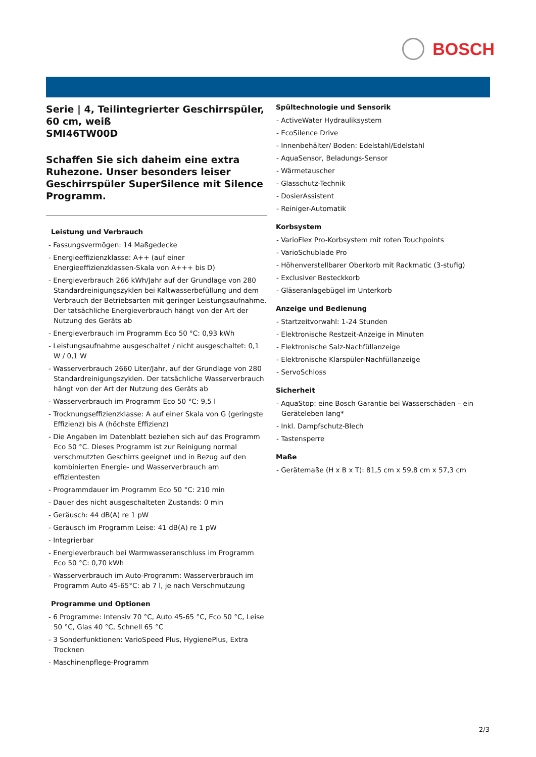BOSCH
Serie | 4, Teilintegrierter Geschirrspüler, 60 cm, weiß
SMI46TW00D
Schaffen Sie sich daheim eine extra Ruhezone. Unser besonders leiser Geschirrspüler SuperSilence mit Silence Programm.
Leistung und Verbrauch
- Fassungsvermögen: 14 Maßgedecke
- Energieeffizienzklasse: A++ (auf einer Energieeffizienzklassen-Skala von A+++ bis D)
- Energieverbrauch 266 kWh/Jahr auf der Grundlage von 280 Standardreinigungszyklen bei Kaltwasserbefüllung und dem Verbrauch der Betriebsarten mit geringer Leistungsaufnahme. Der tatsächliche Energieverbrauch hängt von der Art der Nutzung des Geräts ab
- Energieverbrauch im Programm Eco 50 °C: 0,93 kWh
- Leistungsaufnahme ausgeschaltet / nicht ausgeschaltet: 0,1 W / 0,1 W
- Wasserverbrauch 2660 Liter/Jahr, auf der Grundlage von 280 Standardreinigungszyklen. Der tatsächliche Wasserverbrauch hängt von der Art der Nutzung des Geräts ab
- Wasserverbrauch im Programm Eco 50 °C: 9,5 l
- Trocknungseffizienzklasse: A auf einer Skala von G (geringste Effizienz) bis A (höchste Effizienz)
- Die Angaben im Datenblatt beziehen sich auf das Programm Eco 50 °C. Dieses Programm ist zur Reinigung normal verschmutzten Geschirrs geeignet und in Bezug auf den kombinierten Energie- und Wasserverbrauch am effizientesten
- Programmdauer im Programm Eco 50 °C: 210 min
- Dauer des nicht ausgeschalteten Zustands: 0 min
- Geräusch: 44 dB(A) re 1 pW
- Geräusch im Programm Leise: 41 dB(A) re 1 pW
- Integrierbar
- Energieverbrauch bei Warmwasseranschluss im Programm Eco 50 °C: 0,70 kWh
- Wasserverbrauch im Auto-Programm: Wasserverbrauch im Programm Auto 45-65°C: ab 7 l, je nach Verschmutzung
Programme und Optionen
- 6 Programme: Intensiv 70 °C, Auto 45-65 °C, Eco 50 °C, Leise 50 °C, Glas 40 °C, Schnell 65 °C
- 3 Sonderfunktionen: VarioSpeed Plus, HygienePlus, Extra Trocknen
- Maschinenpflege-Programm
Spültechnologie und Sensorik
- ActiveWater Hydrauliksystem
- EcoSilence Drive
- Innenbehälter/ Boden: Edelstahl/Edelstahl
- AquaSensor, Beladungs-Sensor
- Wärmetauscher
- Glasschutz-Technik
- DosierAssistent
- Reiniger-Automatik
Korbsystem
- VarioFlex Pro-Korbsystem mit roten Touchpoints
- VarioSchublade Pro
- Höhenverstellbarer Oberkorb mit Rackmatic (3-stufig)
- Exclusiver Besteckkorb
- Gläseranlagebügel im Unterkorb
Anzeige und Bedienung
- Startzeitvorwahl: 1-24 Stunden
- Elektronische Restzeit-Anzeige in Minuten
- Elektronische Salz-Nachfüllanzeige
- Elektronische Klarspüler-Nachfüllanzeige
- ServoSchloss
Sicherheit
- AquaStop: eine Bosch Garantie bei Wasserschäden – ein Geräteleben lang*
- Inkl. Dampfschutz-Blech
- Tastensperre
Maße
- Gerätemaße (H x B x T): 81,5 cm x 59,8 cm x 57,3 cm
2/3